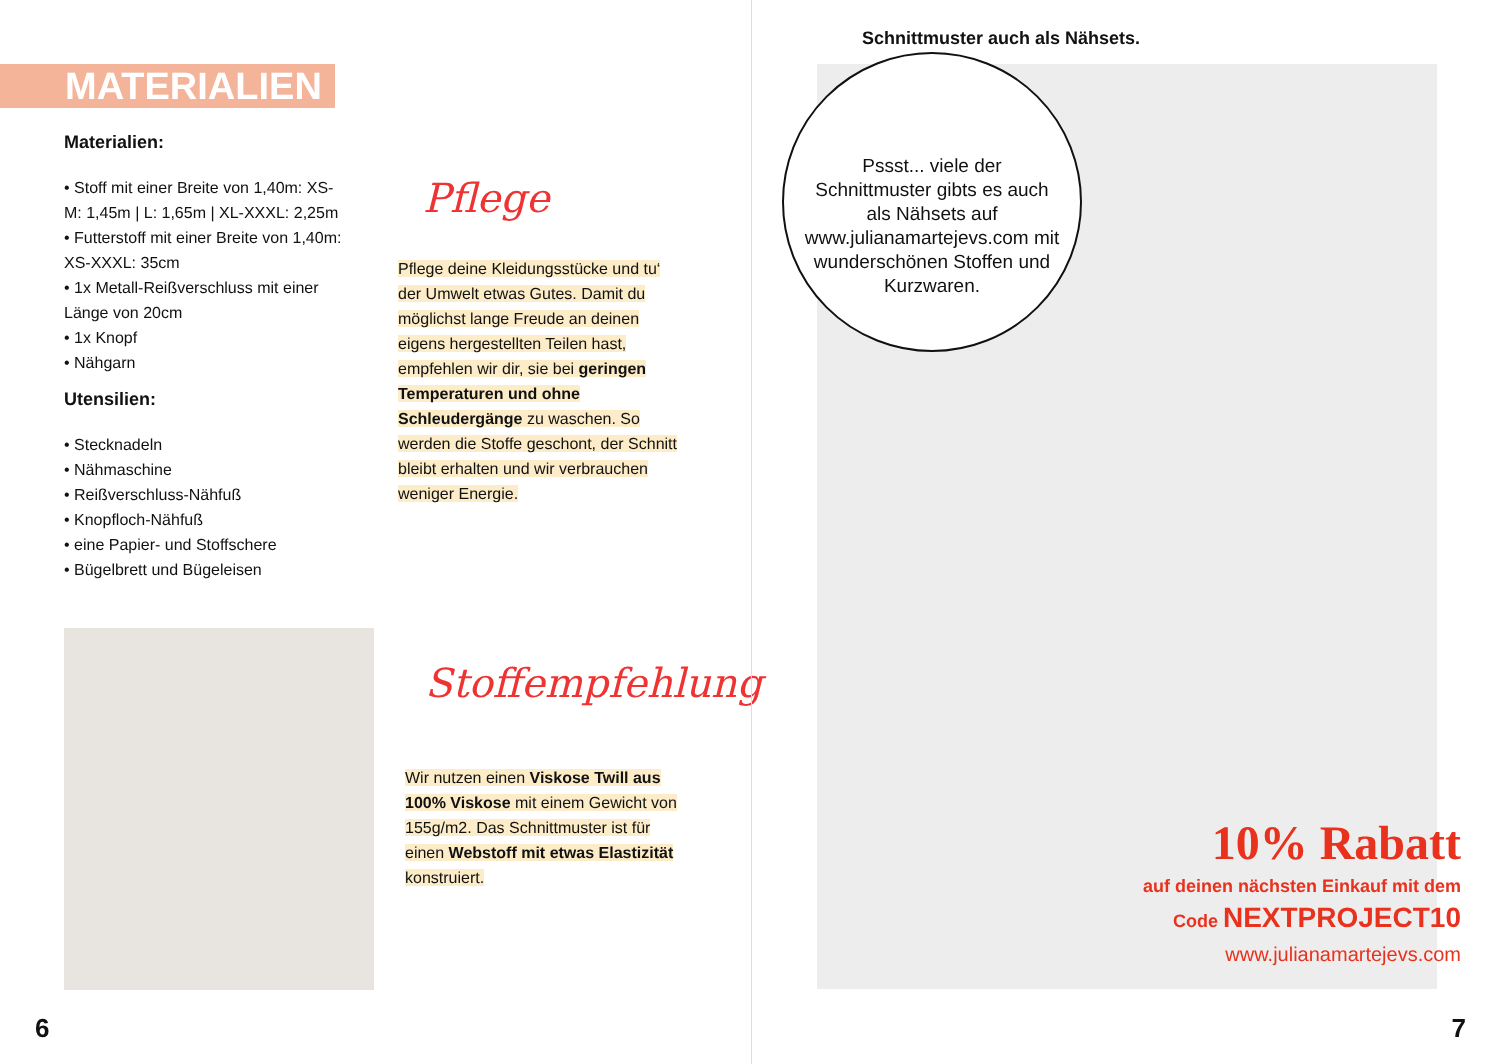MATERIALIEN
Materialien:
• Stoff mit einer Breite von 1,40m: XS-M: 1,45m | L: 1,65m | XL-XXXL: 2,25m
• Futterstoff mit einer Breite von 1,40m: XS-XXXL: 35cm
• 1x Metall-Reißverschluss mit einer Länge von 20cm
• 1x Knopf
• Nähgarn
Utensilien:
• Stecknadeln
• Nähmaschine
• Reißverschluss-Nähfuß
• Knopfloch-Nähfuß
• eine Papier- und Stoffschere
• Bügelbrett und Bügeleisen
Pflege
Pflege deine Kleidungsstücke und tu‘ der Umwelt etwas Gutes. Damit du möglichst lange Freude an deinen eigens hergestellten Teilen hast, empfehlen wir dir, sie bei geringen Temperaturen und ohne Schleudergänge zu waschen. So werden die Stoffe geschont, der Schnitt bleibt erhalten und wir verbrauchen weniger Energie.
Stoffempfehlung
Wir nutzen einen Viskose Twill aus 100% Viskose mit einem Gewicht von 155g/m2. Das Schnittmuster ist für einen Webstoff mit etwas Elastizität konstruiert.
6
Schnittmuster auch als Nähsets.
Pssst... viele der Schnittmuster gibts es auch als Nähsets auf www.julianamartejevs.com mit wunderschönen Stoffen und Kurzwaren.
10% Rabatt
auf deinen nächsten Einkauf mit dem
Code NEXTPROJECT10
www.julianamartejevs.com
7